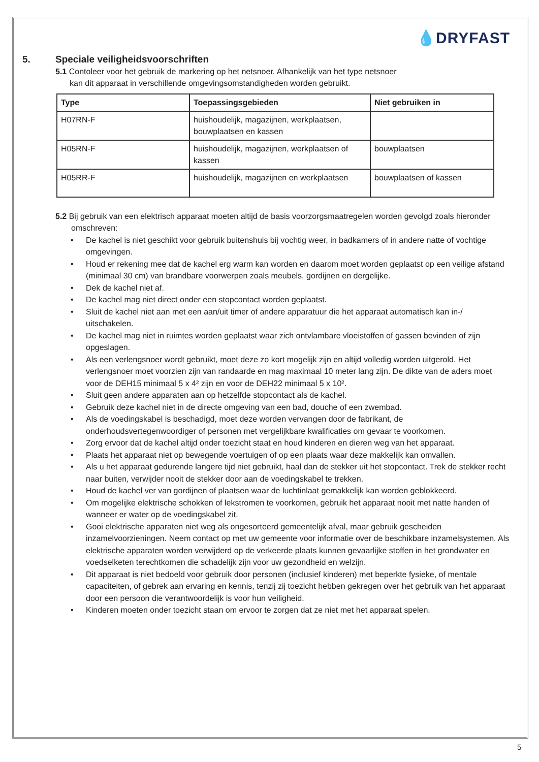💧DRYFAST
5. Speciale veiligheidsvoorschriften
5.1 Contoleer voor het gebruik de markering op het netsnoer. Afhankelijk van het type netsnoer
kan dit apparaat in verschillende omgevingsomstandigheden worden gebruikt.
| Type | Toepassingsgebieden | Niet gebruiken in |
| --- | --- | --- |
| H07RN-F | huishoudelijk, magazijnen, werkplaatsen, bouwplaatsen en kassen | |
| H05RN-F | huishoudelijk, magazijnen, werkplaatsen of kassen | bouwplaatsen |
| H05RR-F | huishoudelijk, magazijnen en werkplaatsen | bouwplaatsen of kassen |
5.2 Bij gebruik van een elektrisch apparaat moeten altijd de basis voorzorgsmaatregelen worden gevolgd zoals hieronder
omschreven:
• De kachel is niet geschikt voor gebruik buitenshuis bij vochtig weer, in badkamers of in andere natte of vochtige omgevingen.
• Houd er rekening mee dat de kachel erg warm kan worden en daarom moet worden geplaatst op een veilige afstand (minimaal 30 cm) van brandbare voorwerpen zoals meubels, gordijnen en dergelijke.
• Dek de kachel niet af.
• De kachel mag niet direct onder een stopcontact worden geplaatst.
• Sluit de kachel niet aan met een aan/uit timer of andere apparatuur die het apparaat automatisch kan in-/ uitschakelen.
• De kachel mag niet in ruimtes worden geplaatst waar zich ontvlambare vloeistoffen of gassen bevinden of zijn opgeslagen.
• Als een verlengsnoer wordt gebruikt, moet deze zo kort mogelijk zijn en altijd volledig worden uitgerold. Het verlengsnoer moet voorzien zijn van randaarde en mag maximaal 10 meter lang zijn. De dikte van de aders moet voor de DEH15 minimaal 5 x 4² zijn en voor de DEH22 minimaal 5 x 10².
• Sluit geen andere apparaten aan op hetzelfde stopcontact als de kachel.
• Gebruik deze kachel niet in de directe omgeving van een bad, douche of een zwembad.
• Als de voedingskabel is beschadigd, moet deze worden vervangen door de fabrikant, de onderhoudsvertegenwoordiger of personen met vergelijkbare kwalificaties om gevaar te voorkomen.
• Zorg ervoor dat de kachel altijd onder toezicht staat en houd kinderen en dieren weg van het apparaat.
• Plaats het apparaat niet op bewegende voertuigen of op een plaats waar deze makkelijk kan omvallen.
• Als u het apparaat gedurende langere tijd niet gebruikt, haal dan de stekker uit het stopcontact. Trek de stekker recht naar buiten, verwijder nooit de stekker door aan de voedingskabel te trekken.
• Houd de kachel ver van gordijnen of plaatsen waar de luchtinlaat gemakkelijk kan worden geblokkeerd.
• Om mogelijke elektrische schokken of lekstromen te voorkomen, gebruik het apparaat nooit met natte handen of wanneer er water op de voedingskabel zit.
• Gooi elektrische apparaten niet weg als ongesorteerd gemeentelijk afval, maar gebruik gescheiden inzamelvoorzieningen. Neem contact op met uw gemeente voor informatie over de beschikbare inzamelsystemen. Als elektrische apparaten worden verwijderd op de verkeerde plaats kunnen gevaarlijke stoffen in het grondwater en voedselketen terechtkomen die schadelijk zijn voor uw gezondheid en welzijn.
• Dit apparaat is niet bedoeld voor gebruik door personen (inclusief kinderen) met beperkte fysieke, of mentale capaciteiten, of gebrek aan ervaring en kennis, tenzij zij toezicht hebben gekregen over het gebruik van het apparaat door een persoon die verantwoordelijk is voor hun veiligheid.
• Kinderen moeten onder toezicht staan om ervoor te zorgen dat ze niet met het apparaat spelen.
5